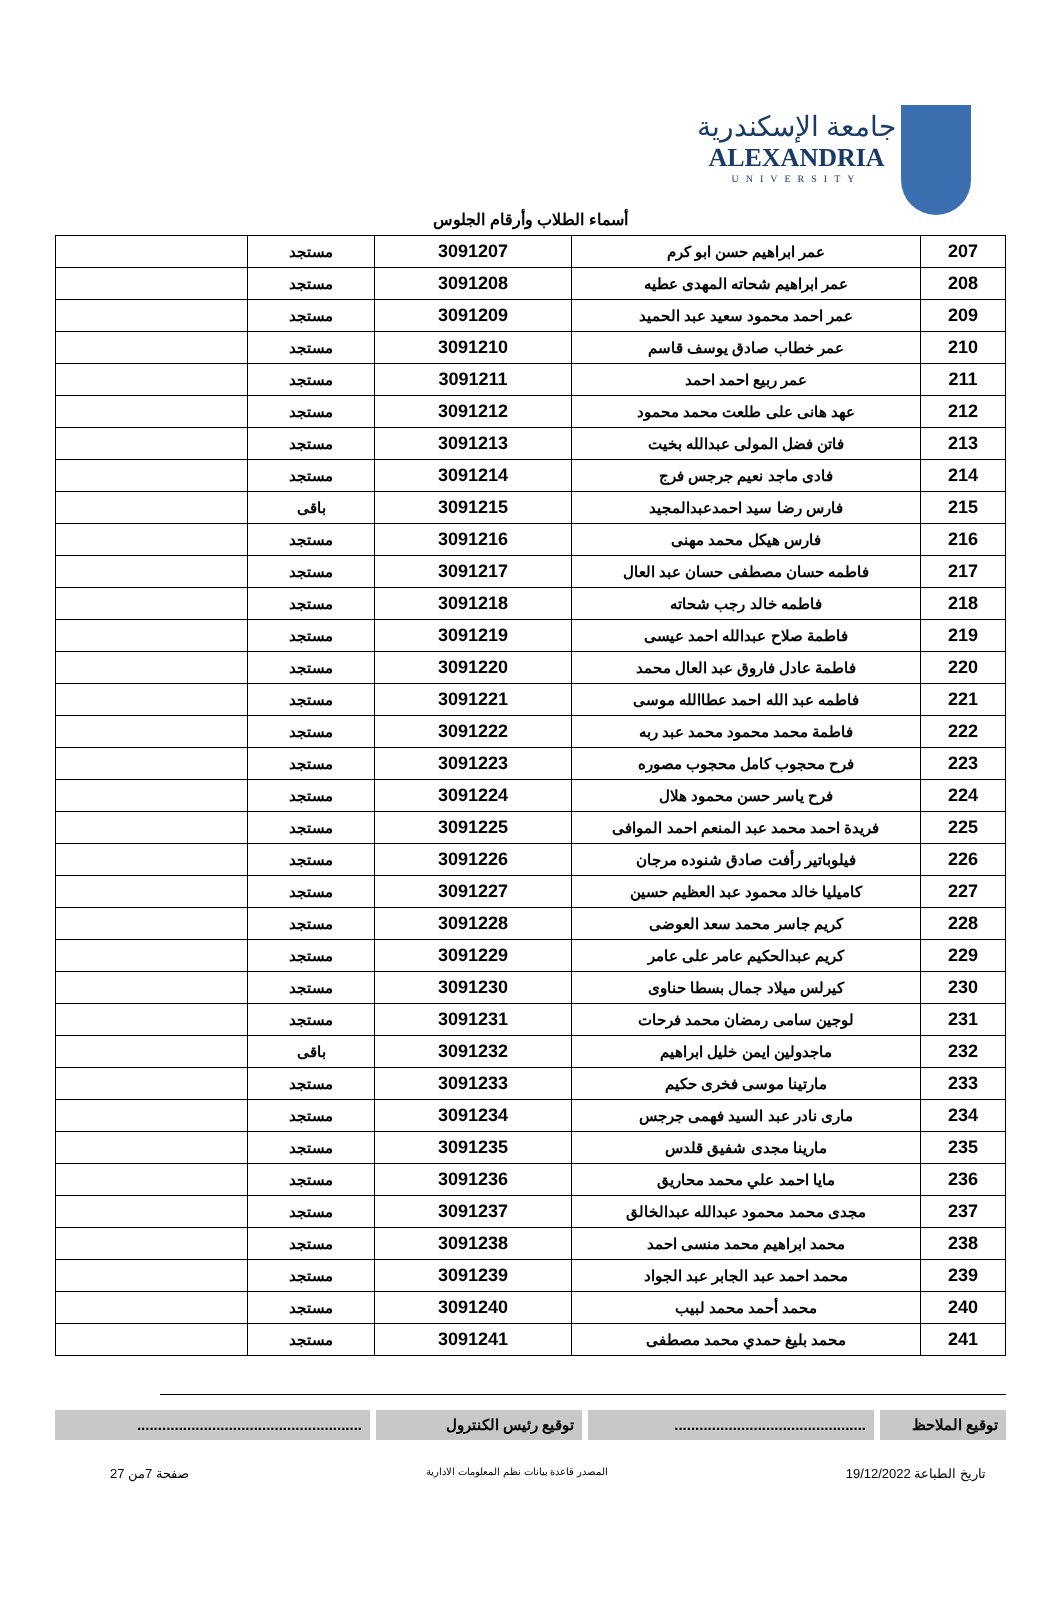جامعة الإسكندرية
ALEXANDRIA
UNIVERSITY
أسماء الطلاب وأرقام الجلوس
| 207 | عمر ابراهيم حسن ابو كرم | 3091207 | مستجد | |
| 208 | عمر ابراهيم شحاته المهدى عطيه | 3091208 | مستجد | |
| 209 | عمر احمد محمود سعيد عبد الحميد | 3091209 | مستجد | |
| 210 | عمر خطاب صادق يوسف قاسم | 3091210 | مستجد | |
| 211 | عمر ربيع احمد احمد | 3091211 | مستجد | |
| 212 | عهد هانى على طلعت محمد محمود | 3091212 | مستجد | |
| 213 | فاتن فضل المولى عبدالله بخيت | 3091213 | مستجد | |
| 214 | فادى ماجد نعيم جرجس فرج | 3091214 | مستجد | |
| 215 | فارس رضا سيد احمدعبدالمجيد | 3091215 | باقى | |
| 216 | فارس هيكل محمد مهنى | 3091216 | مستجد | |
| 217 | فاطمه حسان مصطفى حسان عبد العال | 3091217 | مستجد | |
| 218 | فاطمه خالد رجب شحاته | 3091218 | مستجد | |
| 219 | فاطمة صلاح عبدالله احمد عيسى | 3091219 | مستجد | |
| 220 | فاطمة عادل فاروق عبد العال محمد | 3091220 | مستجد | |
| 221 | فاطمه عبد الله احمد عطاالله موسى | 3091221 | مستجد | |
| 222 | فاطمة محمد محمود محمد عبد ربه | 3091222 | مستجد | |
| 223 | فرح محجوب كامل محجوب مصوره | 3091223 | مستجد | |
| 224 | فرح ياسر حسن محمود هلال | 3091224 | مستجد | |
| 225 | فريدة احمد محمد عبد المنعم احمد الموافى | 3091225 | مستجد | |
| 226 | فيلوباتير رأفت صادق شنوده مرجان | 3091226 | مستجد | |
| 227 | كاميليا خالد محمود عبد العظيم حسين | 3091227 | مستجد | |
| 228 | كريم جاسر محمد سعد العوضى | 3091228 | مستجد | |
| 229 | كريم عبدالحكيم عامر على عامر | 3091229 | مستجد | |
| 230 | كيرلس ميلاد جمال بسطا حناوى | 3091230 | مستجد | |
| 231 | لوجين سامى رمضان محمد فرحات | 3091231 | مستجد | |
| 232 | ماجدولين ايمن خليل ابراهيم | 3091232 | باقى | |
| 233 | مارتينا موسى فخرى حكيم | 3091233 | مستجد | |
| 234 | مارى نادر عبد السيد فهمى جرجس | 3091234 | مستجد | |
| 235 | مارينا مجدى شفيق قلدس | 3091235 | مستجد | |
| 236 | مايا احمد علي محمد محاريق | 3091236 | مستجد | |
| 237 | مجدى محمد محمود عبدالله عبدالخالق | 3091237 | مستجد | |
| 238 | محمد ابراهيم محمد منسى احمد | 3091238 | مستجد | |
| 239 | محمد احمد عبد الجابر عبد الجواد | 3091239 | مستجد | |
| 240 | محمد أحمد محمد لبيب | 3091240 | مستجد | |
| 241 | محمد بليغ حمدي محمد مصطفى | 3091241 | مستجد | |
توقيع الملاحظ
..............................................
توقيع رئيس الكنترول ......................................................
تاريخ الطباعة 19/12/2022 المصدر قاعدة بيانات نظم المعلومات الادارية صفحة 7من 27